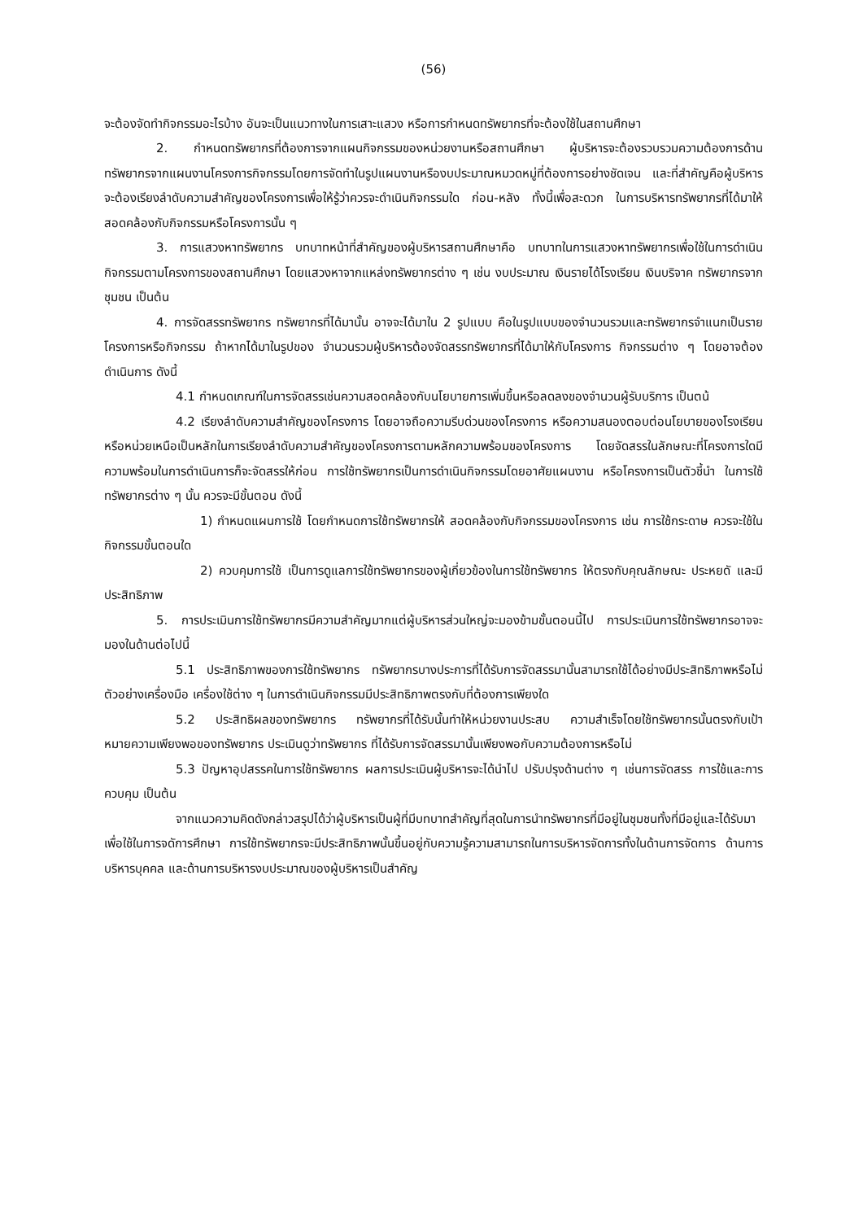(56)
จะต้องจัดทำกิจกรรมอะไรบ้าง อันจะเป็นแนวทางในการเสาะแสวง หรือการกำหนดทรัพยากรที่จะต้องใช้ในสถานศึกษา
2. กำหนดทรัพยากรที่ต้องการจากแผนกิจกรรมของหน่วยงานหรือสถานศึกษา ผู้บริหารจะต้องรวบรวมความต้องการด้านทรัพยากรจากแผนงานโครงการกิจกรรมโดยการจัดทำในรูปแผนงานหรืองบประมาณหมวดหมู่ที่ต้องการอย่างชัดเจน และที่สำคัญคือผู้บริหารจะต้องเรียงลำดับความสำคัญของโครงการเพื่อให้รู้ว่าควรจะดำเนินกิจกรรมใด ก่อน-หลัง ทั้งนี้เพื่อสะดวก ในการบริหารทรัพยากรที่ได้มาให้สอดคล้องกับกิจกรรมหรือโครงการนั้น ๆ
3. การแสวงหาทรัพยากร บทบาทหน้าที่สำคัญของผู้บริหารสถานศึกษาคือ บทบาทในการแสวงหาทรัพยากรเพื่อใช้ในการดำเนินกิจกรรมตามโครงการของสถานศึกษา โดยแสวงหาจากแหล่งทรัพยากรต่าง ๆ เช่น งบประมาณ เงินรายได้โรงเรียน เงินบริจาค ทรัพยากรจากชุมชน เป็นต้น
4. การจัดสรรทรัพยากร ทรัพยากรที่ได้มานั้น อาจจะได้มาใน 2 รูปแบบ คือในรูปแบบของจำนวนรวมและทรัพยากรจำแนกเป็นรายโครงการหรือกิจกรรม ถ้าหากได้มาในรูปของ จำนวนรวมผู้บริหารต้องจัดสรรทรัพยากรที่ได้มาให้กับโครงการ กิจกรรมต่าง ๆ โดยอาจต้องดำเนินการ ดังนี้
4.1 กำหนดเกณฑ์ในการจัดสรรเช่นความสอดคล้องกับนโยบายการเพิ่มขึ้นหรือลดลงของจำนวนผู้รับบริการ เป็นตน้
4.2 เรียงลำดับความสำคัญของโครงการ โดยอาจถือความรีบด่วนของโครงการ หรือความสนองตอบต่อนโยบายของโรงเรียน หรือหน่วยเหนือเป็นหลักในการเรียงลำดับความสำคัญของโครงการตามหลักความพร้อมของโครงการ โดยจัดสรรในลักษณะที่โครงการใดมีความพร้อมในการดำเนินการก็จะจัดสรรให้ก่อน การใช้ทรัพยากรเป็นการดำเนินกิจกรรมโดยอาศัยแผนงาน หรือโครงการเป็นตัวชี้นำ ในการใช้ทรัพยากรต่าง ๆ นั้น ควรจะมีขั้นตอน ดังนี้
1) กำหนดแผนการใช้ โดยกำหนดการใช้ทรัพยากรให้ สอดคล้องกับกิจกรรมของโครงการ เช่น การใช้กระดาษ ควรจะใช้ในกิจกรรมขั้นตอนใด
2) ควบคุมการใช้ เป็นการดูแลการใช้ทรัพยากรของผู้เกี่ยวข้องในการใช้ทรัพยากร ให้ตรงกับคุณลักษณะ ประหยดั และมีประสิทธิภาพ
5. การประเมินการใช้ทรัพยากรมีความสำคัญมากแต่ผู้บริหารส่วนใหญ่จะมองข้ามขั้นตอนนี้ไป การประเมินการใช้ทรัพยากรอาจจะมองในด้านต่อไปนี้
5.1 ประสิทธิภาพของการใช้ทรัพยากร ทรัพยากรบางประการที่ได้รับการจัดสรรมานั้นสามารถใช้ได้อย่างมีประสิทธิภาพหรือไม่ ตัวอย่างเครื่องมือ เครื่องใช้ต่าง ๆ ในการดำเนินกิจกรรมมีประสิทธิภาพตรงกับที่ต้องการเพียงใด
5.2 ประสิทธิผลของทรัพยากร ทรัพยากรที่ได้รับนั้นทำให้หน่วยงานประสบ ความสำเร็จโดยใช้ทรัพยากรนั้นตรงกับเป้าหมายความเพียงพอของทรัพยากร ประเมินดูว่าทรัพยากร ที่ได้รับการจัดสรรมานั้นเพียงพอกับความต้องการหรือไม่
5.3 ปัญหาอุปสรรคในการใช้ทรัพยากร ผลการประเมินผู้บริหารจะได้นำไป ปรับปรุงด้านต่าง ๆ เช่นการจัดสรร การใช้และการควบคุม เป็นต้น
จากแนวความคิดดังกล่าวสรุปได้ว่าผู้บริหารเป็นผู้ที่มีบทบาทสำคัญที่สุดในการนำทรัพยากรที่มีอยู่ในชุมชนทั้งที่มีอยู่และได้รับมาเพื่อใช้ในการจดัการศึกษา การใช้ทรัพยากรจะมีประสิทธิภาพนั้นขึ้นอยู่กับความรู้ความสามารถในการบริหารจัดการทั้งในด้านการจัดการ ด้านการบริหารบุคคล และด้านการบริหารงบประมาณของผู้บริหารเป็นสำคัญ